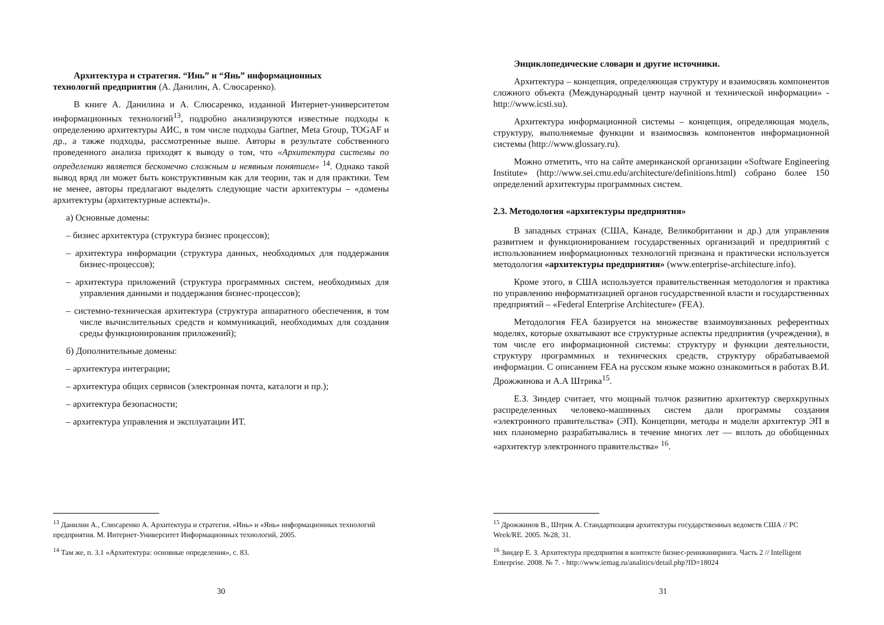Архитектура и стратегия. “Инь” и “Янь” информационных
технологий предприятия (А. Данилин, А. Слюсаренко).
В книге А. Данилина и А. Слюсаренко, изданной Интернет-университетом информационных технологий<sup>13</sup>, подробно анализируются известные подходы к определению архитектуры АИС, в том числе подходы Gartner, Meta Group, TOGAF и др., а также подходы, рассмотренные выше. Авторы в результате собственного проведенного анализа приходят к выводу о том, что «Архитектура системы по определению является бесконечно сложным и неявным понятием» <sup>14</sup>. Однако такой вывод вряд ли может быть конструктивным как для теории, так и для практики. Тем не менее, авторы предлагают выделять следующие части архитектуры – «домены архитектуры (архитектурные аспекты)».
а) Основные домены:
– бизнес архитектура (структура бизнес процессов);
– архитектура информации (структура данных, необходимых для поддержания бизнес-процессов);
– архитектура приложений (структура программных систем, необходимых для управления данными и поддержания бизнес-процессов);
– системно-техническая архитектура (структура аппаратного обеспечения, в том числе вычислительных средств и коммуникаций, необходимых для создания среды функционирования приложений);
б) Дополнительные домены:
– архитектура интеграции;
– архитектура общих сервисов (электронная почта, каталоги и пр.);
– архитектура безопасности;
– архитектура управления и эксплуатации ИТ.
<sup>13</sup> Данилин А., Слюсаренко А. Архитектура и стратегия. «Инь» и «Янь» информационных технологий предприятия. М. Интернет-Университет Информационных технологий, 2005.
<sup>14</sup> Там же, п. 3.1 «Архитектура: основные определения», с. 83.
30
Энциклопедические словари и другие источники.
Архитектура – концепция, определяющая структуру и взаимосвязь компонентов сложного объекта (Международный центр научной и технической информации» - http://www.icsti.su).
Архитектура информационной системы – концепция, определяющая модель, структуру, выполняемые функции и взаимосвязь компонентов информационной системы (http://www.glossary.ru).
Можно отметить, что на сайте американской организации «Software Engineering Institute» (http://www.sei.cmu.edu/architecture/definitions.html) собрано более 150 определений архитектуры программных систем.
2.3. Методология «архитектуры предприятия»
В западных странах (США, Канаде, Великобритании и др.) для управления развитием и функционированием государственных организаций и предприятий с использованием информационных технологий признана и практически используется методология «архитектуры предприятия» (www.enterprise-architecture.info).
Кроме этого, в США используется правительственная методология и практика по управлению информатизацией органов государственной власти и государственных предприятий – «Federal Enterprise Architecture» (FEA).
Методология FEA базируется на множестве взаимоувязанных референтных моделях, которые охватывают все структурные аспекты предприятия (учреждения), в том числе его информационной системы: структуру и функции деятельности, структуру программных и технических средств, структуру обрабатываемой информации. С описанием FEA на русском языке можно ознакомиться в работах В.И. Дрожжинова и А.А Штрика<sup>15</sup>.
Е.З. Зиндер считает, что мощный толчок развитию архитектур сверхкрупных распределенных человеко-машинных систем дали программы создания «электронного правительства» (ЭП). Концепции, методы и модели архитектур ЭП в них планомерно разрабатывались в течение многих лет — вплоть до обобщенных «архитектур электронного правительства» <sup>16</sup>.
<sup>15</sup> Дрожжинов В., Штрик А. Стандартизация архитектуры государственных ведомств США // PC Week/RE. 2005. №28, 31.
<sup>16</sup> Зиндер Е. З. Архитектура предприятия в контексте бизнес-реинжиниринга. Часть 2 // Intelligent Enterprise. 2008. № 7. - http://www.iemag.ru/analitics/detail.php?ID=18024
31